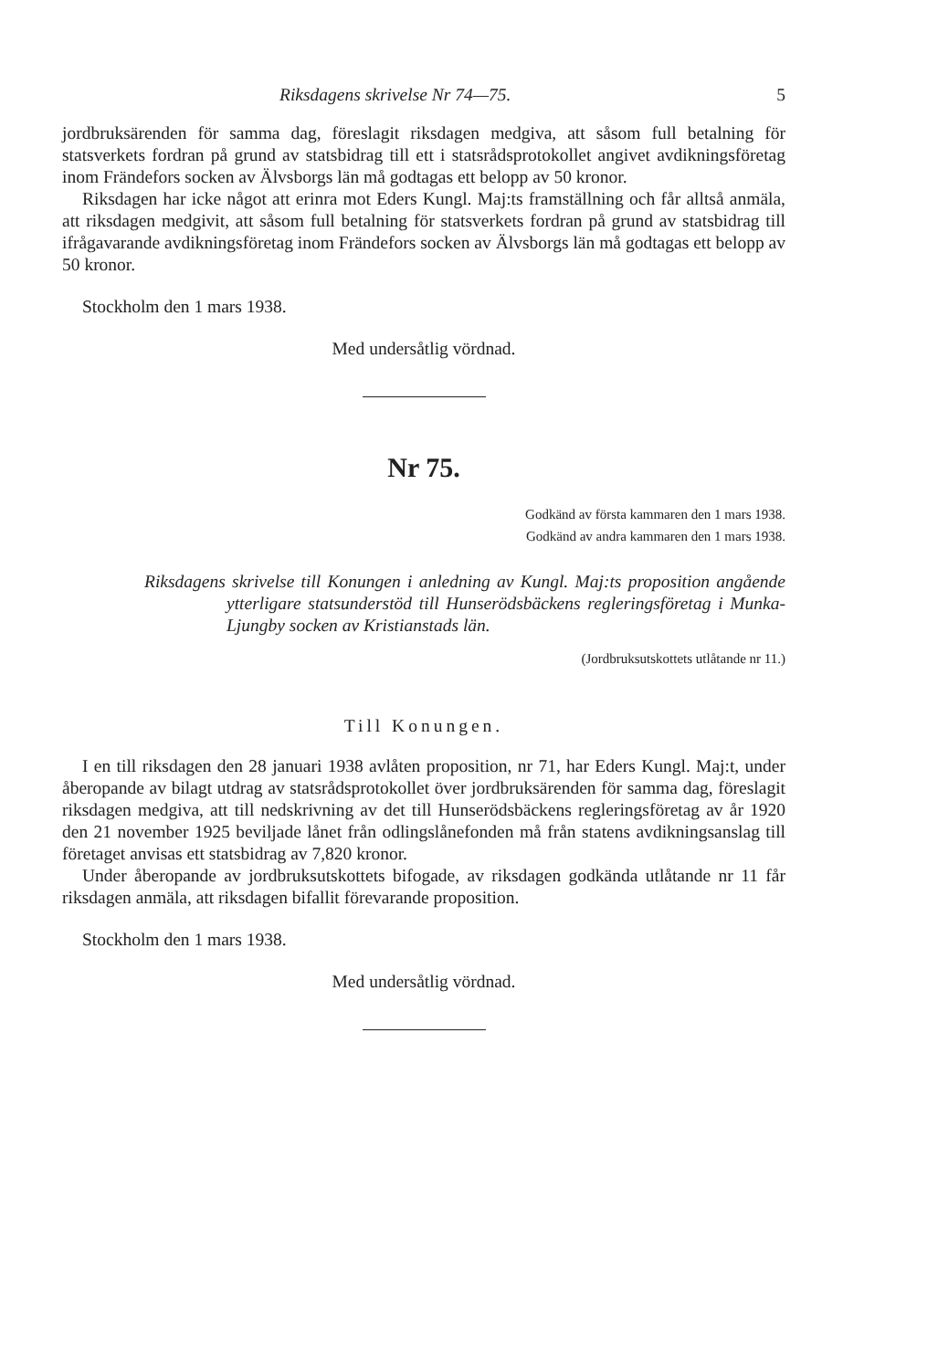Riksdagens skrivelse Nr 74—75. 5
jordbruksärenden för samma dag, föreslagit riksdagen medgiva, att såsom full betalning för statsverkets fordran på grund av statsbidrag till ett i statsrådsprotokollet angivet avdikningsföretag inom Frändefors socken av Älvsborgs län må godtagas ett belopp av 50 kronor.
Riksdagen har icke något att erinra mot Eders Kungl. Maj:ts framställning och får alltså anmäla, att riksdagen medgivit, att såsom full betalning för statsverkets fordran på grund av statsbidrag till ifrågavarande avdikningsföretag inom Frändefors socken av Älvsborgs län må godtagas ett belopp av 50 kronor.
Stockholm den 1 mars 1938.
Med undersåtlig vördnad.
Nr 75.
Godkänd av första kammaren den 1 mars 1938.
Godkänd av andra kammaren den 1 mars 1938.
Riksdagens skrivelse till Konungen i anledning av Kungl. Maj:ts proposition angående ytterligare statsunderstöd till Hunserödsbäckens regleringsföretag i Munka-Ljungby socken av Kristianstads län.
(Jordbruksutskottets utlåtande nr 11.)
Till Konungen.
I en till riksdagen den 28 januari 1938 avlåten proposition, nr 71, har Eders Kungl. Maj:t, under åberopande av bilagt utdrag av statsrådsprotokollet över jordbruksärenden för samma dag, föreslagit riksdagen medgiva, att till nedskrivning av det till Hunserödsbäckens regleringsföretag av år 1920 den 21 november 1925 beviljade lånet från odlingslånefonden må från statens avdikningsanslag till företaget anvisas ett statsbidrag av 7,820 kronor.
Under åberopande av jordbruksutskottets bifogade, av riksdagen godkända utlåtande nr 11 får riksdagen anmäla, att riksdagen bifallit förevarande proposition.
Stockholm den 1 mars 1938.
Med undersåtlig vördnad.